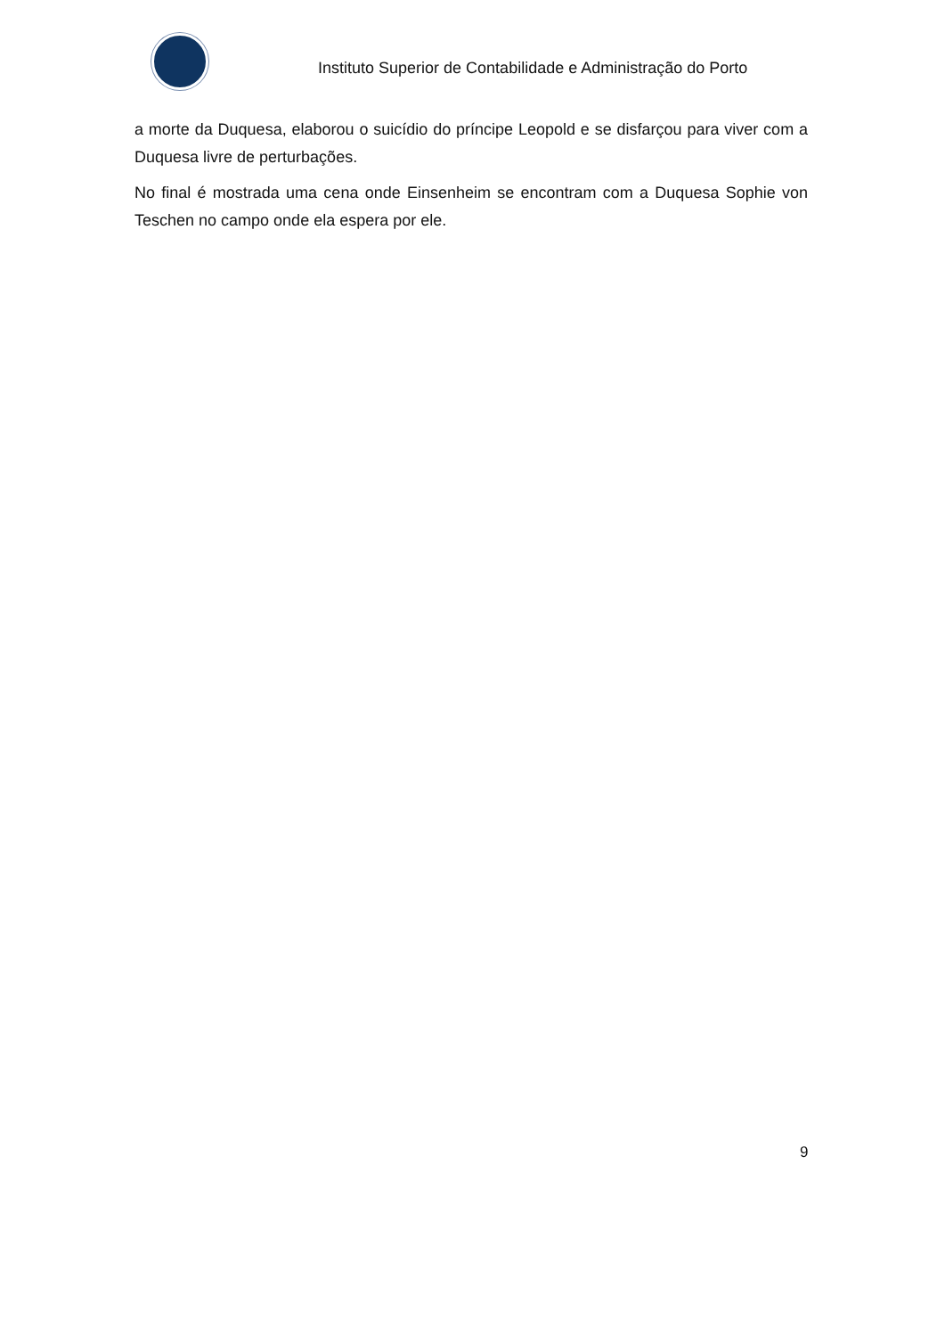Instituto Superior de Contabilidade e Administração do Porto
a morte da Duquesa, elaborou o suicídio do príncipe Leopold e se disfarçou para viver com a Duquesa livre de perturbações.
No final é mostrada uma cena onde Einsenheim se encontram com a Duquesa Sophie von Teschen no campo onde ela espera por ele.
9